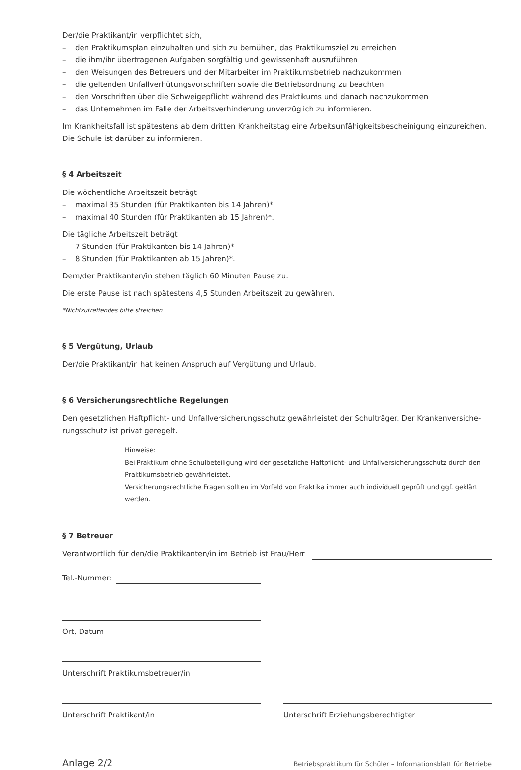Der/die Praktikant/in verpflichtet sich,
– den Praktikumsplan einzuhalten und sich zu bemühen, das Praktikumsziel zu erreichen
– die ihm/ihr übertragenen Aufgaben sorgfältig und gewissenhaft auszuführen
– den Weisungen des Betreuers und der Mitarbeiter im Praktikumsbetrieb nachzukommen
– die geltenden Unfallverhütungsvorschriften sowie die Betriebsordnung zu beachten
– den Vorschriften über die Schweigepflicht während des Praktikums und danach nachzukommen
– das Unternehmen im Falle der Arbeitsverhinderung unverzüglich zu informieren.
Im Krankheitsfall ist spätestens ab dem dritten Krankheitstag eine Arbeitsunfähigkeitsbescheinigung einzureichen. Die Schule ist darüber zu informieren.
§ 4 Arbeitszeit
Die wöchentliche Arbeitszeit beträgt
– maximal 35 Stunden (für Praktikanten bis 14 Jahren)*
– maximal 40 Stunden (für Praktikanten ab 15 Jahren)*.
Die tägliche Arbeitszeit beträgt
– 7 Stunden (für Praktikanten bis 14 Jahren)*
– 8 Stunden (für Praktikanten ab 15 Jahren)*.
Dem/der Praktikanten/in stehen täglich 60 Minuten Pause zu.
Die erste Pause ist nach spätestens 4,5 Stunden Arbeitszeit zu gewähren.
*Nichtzutreffendes bitte streichen
§ 5 Vergütung, Urlaub
Der/die Praktikant/in hat keinen Anspruch auf Vergütung und Urlaub.
§ 6 Versicherungsrechtliche Regelungen
Den gesetzlichen Haftpflicht- und Unfallversicherungsschutz gewährleistet der Schulträger. Der Krankenversiche­rungsschutz ist privat geregelt.
Hinweise:
Bei Praktikum ohne Schulbeteiligung wird der gesetzliche Haftpflicht- und Unfallversicherungsschutz durch den Praktikumsbetrieb gewährleistet.
Versicherungsrechtliche Fragen sollten im Vorfeld von Praktika immer auch individuell geprüft und ggf. geklärt werden.
§ 7 Betreuer
Verantwortlich für den/die Praktikanten/in im Betrieb ist Frau/Herr
Tel.-Nummer:
Ort, Datum
Unterschrift Praktikumsbetreuer/in
Unterschrift Praktikant/in Unterschrift Erziehungsberechtigter
Anlage 2/2 Betriebspraktikum für Schüler – Informationsblatt für Betriebe